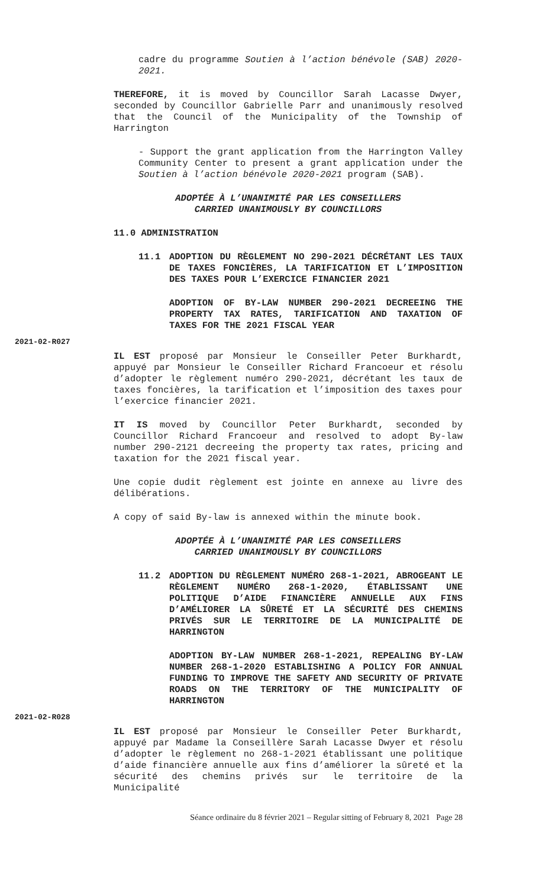cadre du programme Soutien à l’action bénévole (SAB) 2020-2021.
THEREFORE, it is moved by Councillor Sarah Lacasse Dwyer, seconded by Councillor Gabrielle Parr and unanimously resolved that the Council of the Municipality of the Township of Harrington
- Support the grant application from the Harrington Valley Community Center to present a grant application under the Soutien à l’action bénévole 2020-2021 program (SAB).
ADOPTÉE À L’UNANIMITÉ PAR LES CONSEILLERS
CARRIED UNANIMOUSLY BY COUNCILLORS
11.0 ADMINISTRATION
11.1 ADOPTION DU RÈGLEMENT NO 290-2021 DÉCRÉTANT LES TAUX DE TAXES FONCIÈRES, LA TARIFICATION ET L’IMPOSITION DES TAXES POUR L’EXERCICE FINANCIER 2021
ADOPTION OF BY-LAW NUMBER 290-2021 DECREEING THE PROPERTY TAX RATES, TARIFICATION AND TAXATION OF TAXES FOR THE 2021 FISCAL YEAR
2021-02-R027
IL EST proposé par Monsieur le Conseiller Peter Burkhardt, appuyé par Monsieur le Conseiller Richard Francoeur et résolu d’adopter le règlement numéro 290-2021, décrétant les taux de taxes foncières, la tarification et l’imposition des taxes pour l’exercice financier 2021.
IT IS moved by Councillor Peter Burkhardt, seconded by Councillor Richard Francoeur and resolved to adopt By-law number 290-2121 decreeing the property tax rates, pricing and taxation for the 2021 fiscal year.
Une copie dudit règlement est jointe en annexe au livre des délibérations.
A copy of said By-law is annexed within the minute book.
ADOPTÉE À L’UNANIMITÉ PAR LES CONSEILLERS
CARRIED UNANIMOUSLY BY COUNCILLORS
11.2 ADOPTION DU RÈGLEMENT NUMÉRO 268-1-2021, ABROGEANT LE RÈGLEMENT NUMÉRO 268-1-2020, ÉTABLISSANT UNE POLITIQUE D’AIDE FINANCIÈRE ANNUELLE AUX FINS D’AMÉLIORER LA SÛRETÉ ET LA SÉCURITÉ DES CHEMINS PRIVÉS SUR LE TERRITOIRE DE LA MUNICIPALITÉ DE HARRINGTON
ADOPTION BY-LAW NUMBER 268-1-2021, REPEALING BY-LAW NUMBER 268-1-2020 ESTABLISHING A POLICY FOR ANNUAL FUNDING TO IMPROVE THE SAFETY AND SECURITY OF PRIVATE ROADS ON THE TERRITORY OF THE MUNICIPALITY OF HARRINGTON
2021-02-R028
IL EST proposé par Monsieur le Conseiller Peter Burkhardt, appuyé par Madame la Conseillère Sarah Lacasse Dwyer et résolu d’adopter le règlement no 268-1-2021 établissant une politique d’aide financière annuelle aux fins d’améliorer la sûreté et la sécurité des chemins privés sur le territoire de la Municipalité
Séance ordinaire du 8 février 2021 – Regular sitting of February 8, 2021 Page 28